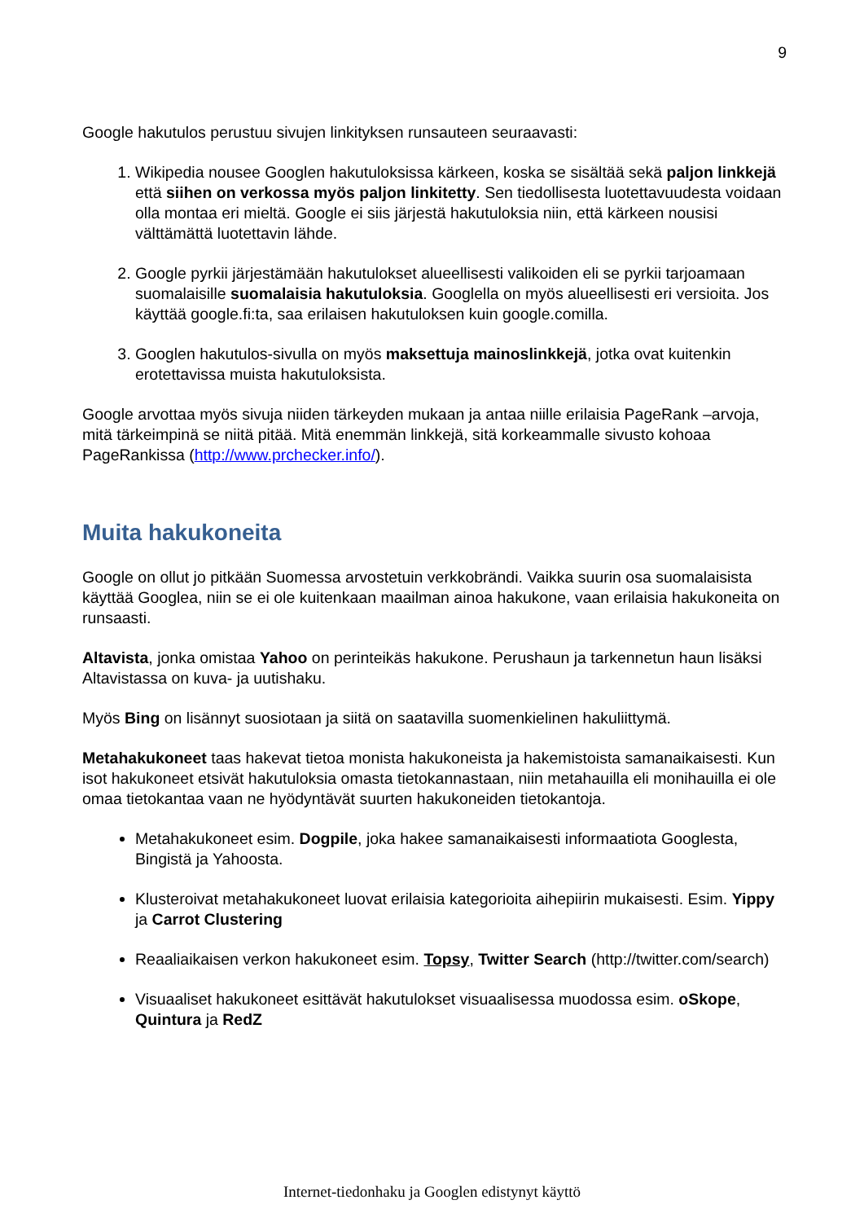9
Google hakutulos perustuu sivujen linkityksen runsauteen seuraavasti:
1. Wikipedia nousee Googlen hakutuloksissa kärkeen, koska se sisältää sekä paljon linkkejä että siihen on verkossa myös paljon linkitetty. Sen tiedollisesta luotettavuudesta voidaan olla montaa eri mieltä. Google ei siis järjestä hakutuloksia niin, että kärkeen nousisi välttämättä luotettavin lähde.
2. Google pyrkii järjestämään hakutulokset alueellisesti valikoiden eli se pyrkii tarjoamaan suomalaisille suomalaisia hakutuloksia. Googlella on myös alueellisesti eri versioita. Jos käyttää google.fi:ta, saa erilaisen hakutuloksen kuin google.comilla.
3. Googlen hakutulos-sivulla on myös maksettuja mainoslinkkejä, jotka ovat kuitenkin erotettavissa muista hakutuloksista.
Google arvottaa myös sivuja niiden tärkeyden mukaan ja antaa niille erilaisia PageRank –arvoja, mitä tärkeimpinä se niitä pitää. Mitä enemmän linkkejä, sitä korkeammalle sivusto kohoaa PageRankissa (http://www.prchecker.info/).
Muita hakukoneita
Google on ollut jo pitkään Suomessa arvostetuin verkkobrändi. Vaikka suurin osa suomalaisista käyttää Googlea, niin se ei ole kuitenkaan maailman ainoa hakukone, vaan erilaisia hakukoneita on runsaasti.
Altavista, jonka omistaa Yahoo on perinteikäs hakukone. Perushaun ja tarkennetun haun lisäksi Altavistassa on kuva- ja uutishaku.
Myös Bing on lisännyt suosiotaan ja siitä on saatavilla suomenkielinen hakuliittymä.
Metahakukoneet taas hakevat tietoa monista hakukoneista ja hakemistoista samanaikaisesti. Kun isot hakukoneet etsivät hakutuloksia omasta tietokannastaan, niin metahauilla eli monihauilla ei ole omaa tietokantaa vaan ne hyödyntävät suurten hakukoneiden tietokantoja.
Metahakukoneet esim. Dogpile, joka hakee samanaikaisesti informaatiota Googlesta, Bingistä ja Yahoosta.
Klusteroivat metahakukoneet luovat erilaisia kategorioita aihepiirin mukaisesti. Esim. Yippy ja Carrot Clustering
Reaaliaikaisen verkon hakukoneet esim. Topsy, Twitter Search (http://twitter.com/search)
Visuaaliset hakukoneet esittävät hakutulokset visuaalisessa muodossa esim. oSkope, Quintura ja RedZ
Internet-tiedonhaku ja Googlen edistynyt käyttö